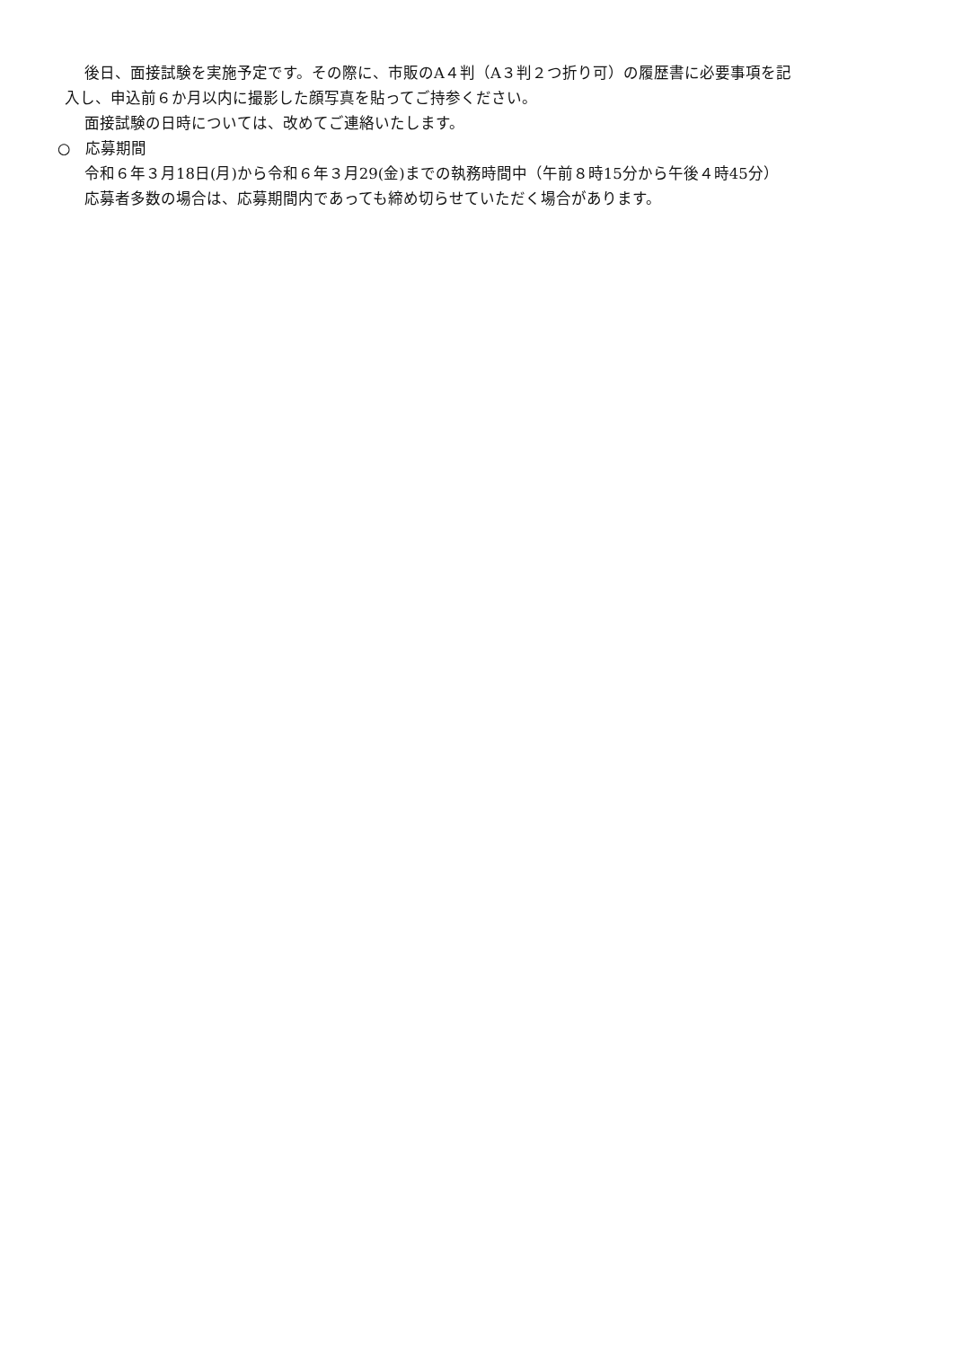後日、面接試験を実施予定です。その際に、市販のA４判（A３判２つ折り可）の履歴書に必要事項を記
入し、申込前６か月以内に撮影した顔写真を貼ってご持参ください。
面接試験の日時については、改めてご連絡いたします。
○　応募期間
令和６年３月18日(月)から令和６年３月29(金)までの執務時間中（午前８時15分から午後４時45分）
応募者多数の場合は、応募期間内であっても締め切らせていただく場合があります。